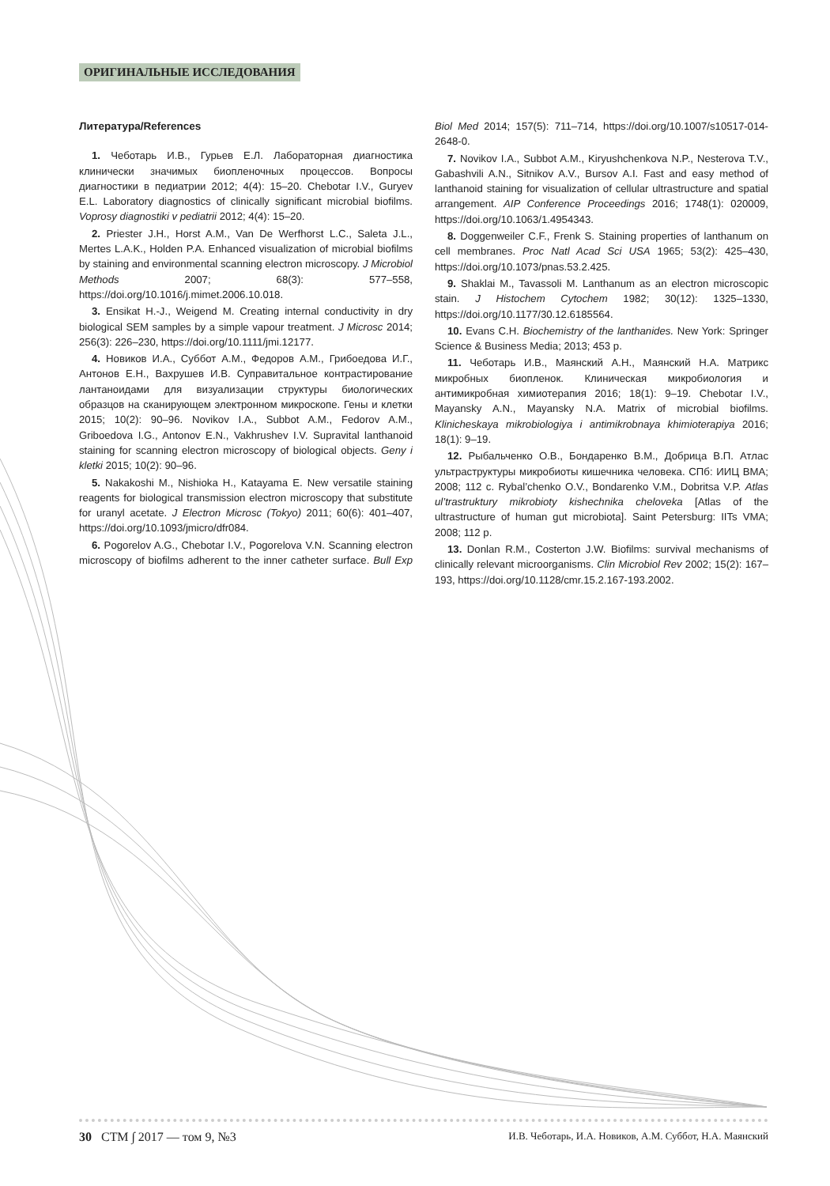ОРИГИНАЛЬНЫЕ ИССЛЕДОВАНИЯ
Литература/References
1. Чеботарь И.В., Гурьев Е.Л. Лабораторная диагностика клинически значимых биопленочных процессов. Вопросы диагностики в педиатрии 2012; 4(4): 15–20. Chebotar I.V., Guryev E.L. Laboratory diagnostics of clinically significant microbial biofilms. Voprosy diagnostiki v pediatrii 2012; 4(4): 15–20.
2. Priester J.H., Horst A.M., Van De Werfhorst L.C., Saleta J.L., Mertes L.A.K., Holden P.A. Enhanced visualization of microbial biofilms by staining and environmental scanning electron microscopy. J Microbiol Methods 2007; 68(3): 577–558, https://doi.org/10.1016/j.mimet.2006.10.018.
3. Ensikat H.-J., Weigend M. Creating internal conductivity in dry biological SEM samples by a simple vapour treatment. J Microsc 2014; 256(3): 226–230, https://doi.org/10.1111/jmi.12177.
4. Новиков И.А., Суббот А.М., Федоров А.М., Грибоедова И.Г., Антонов Е.Н., Вахрушев И.В. Суправитальное контрастирование лантаноидами для визуализации структуры биологических образцов на сканирующем электронном микроскопе. Гены и клетки 2015; 10(2): 90–96. Novikov I.A., Subbot A.M., Fedorov A.M., Griboedova I.G., Antonov E.N., Vakhrushev I.V. Supravital lanthanoid staining for scanning electron microscopy of biological objects. Geny i kletki 2015; 10(2): 90–96.
5. Nakakoshi M., Nishioka H., Katayama E. New versatile staining reagents for biological transmission electron microscopy that substitute for uranyl acetate. J Electron Microsc (Tokyo) 2011; 60(6): 401–407, https://doi.org/10.1093/jmicro/dfr084.
6. Pogorelov A.G., Chebotar I.V., Pogorelova V.N. Scanning electron microscopy of biofilms adherent to the inner catheter surface. Bull Exp Biol Med 2014; 157(5): 711–714, https://doi.org/10.1007/s10517-014-2648-0.
7. Novikov I.A., Subbot A.M., Kiryushchenkova N.P., Nesterova T.V., Gabashvili A.N., Sitnikov A.V., Bursov A.I. Fast and easy method of lanthanoid staining for visualization of cellular ultrastructure and spatial arrangement. AIP Conference Proceedings 2016; 1748(1): 020009, https://doi.org/10.1063/1.4954343.
8. Doggenweiler C.F., Frenk S. Staining properties of lanthanum on cell membranes. Proc Natl Acad Sci USA 1965; 53(2): 425–430, https://doi.org/10.1073/pnas.53.2.425.
9. Shaklai M., Tavassoli M. Lanthanum as an electron microscopic stain. J Histochem Cytochem 1982; 30(12): 1325–1330, https://doi.org/10.1177/30.12.6185564.
10. Evans C.H. Biochemistry of the lanthanides. New York: Springer Science & Business Media; 2013; 453 p.
11. Чеботарь И.В., Маянский А.Н., Маянский Н.А. Матрикс микробных биопленок. Клиническая микробиология и антимикробная химиотерапия 2016; 18(1): 9–19. Chebotar I.V., Mayansky A.N., Mayansky N.A. Matrix of microbial biofilms. Klinicheskaya mikrobiologiya i antimikrobnaya khimioterapiya 2016; 18(1): 9–19.
12. Рыбальченко О.В., Бондаренко В.М., Добрица В.П. Атлас ультраструктуры микробиоты кишечника человека. СПб: ИИЦ ВМА; 2008; 112 с. Rybal’chenko O.V., Bondarenko V.M., Dobritsa V.P. Atlas ul’trastruktury mikrobioty kishechnika cheloveka [Atlas of the ultrastructure of human gut microbiota]. Saint Petersburg: IITs VMA; 2008; 112 p.
13. Donlan R.M., Costerton J.W. Biofilms: survival mechanisms of clinically relevant microorganisms. Clin Microbiol Rev 2002; 15(2): 167–193, https://doi.org/10.1128/cmr.15.2.167-193.2002.
30 СТМ ∫ 2017 — том 9, №3 И.В. Чеботарь, И.А. Новиков, А.М. Суббот, Н.А. Маянский